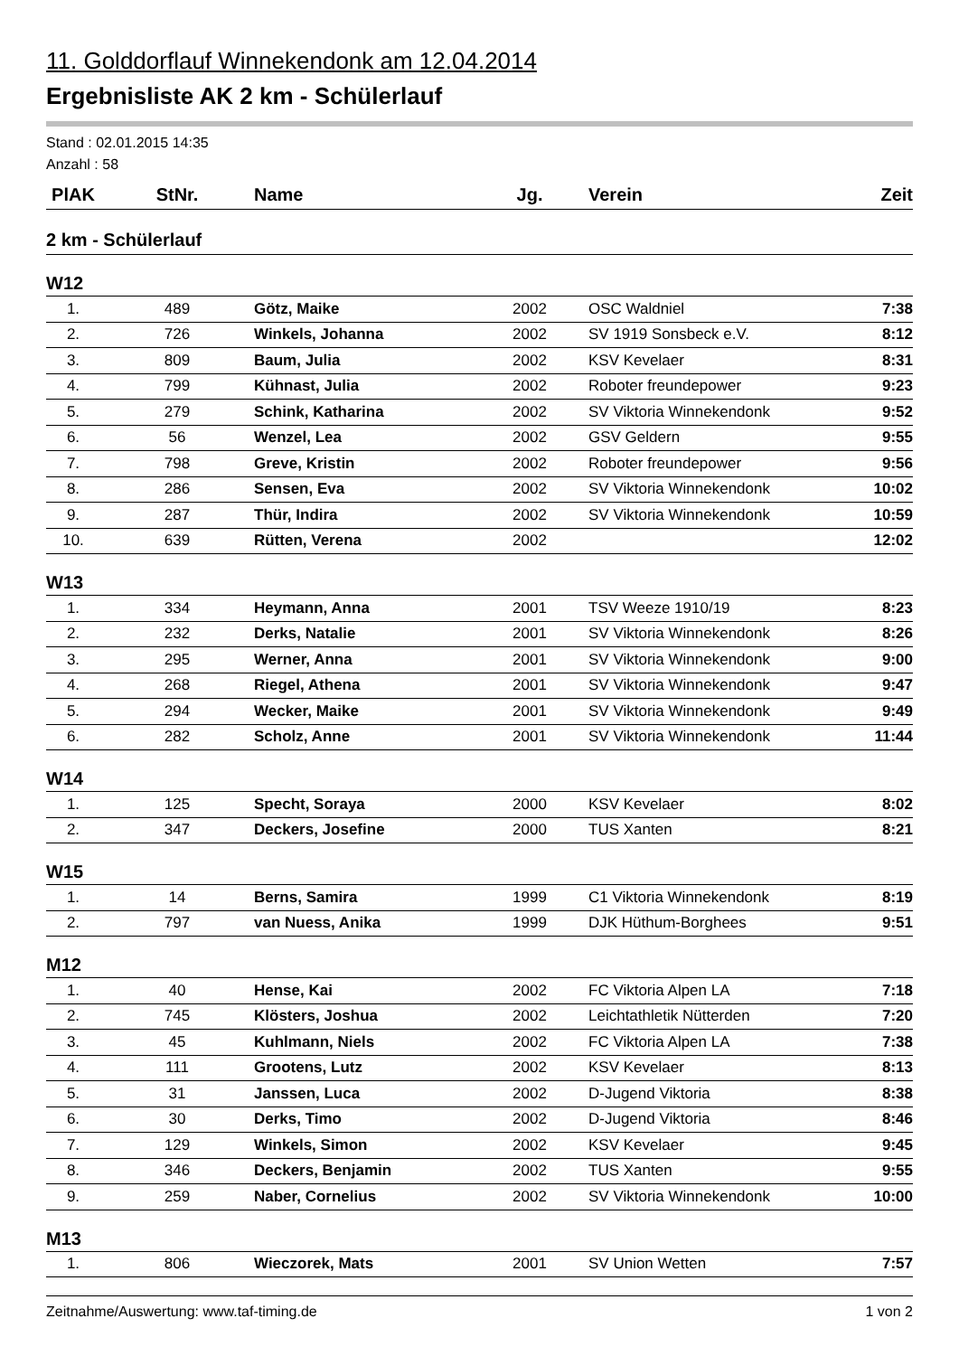11. Golddorflauf Winnekendonk am 12.04.2014
Ergebnisliste AK 2 km - Schülerlauf
Stand : 02.01.2015 14:35
Anzahl : 58
| PlAK | StNr. | Name | Jg. | Verein | Zeit |
| --- | --- | --- | --- | --- | --- |
| 2 km - Schülerlauf | | | | | |
| W12 | | | | | |
| 1. | 489 | Götz, Maike | 2002 | OSC Waldniel | 7:38 |
| 2. | 726 | Winkels, Johanna | 2002 | SV 1919 Sonsbeck e.V. | 8:12 |
| 3. | 809 | Baum, Julia | 2002 | KSV Kevelaer | 8:31 |
| 4. | 799 | Kühnast, Julia | 2002 | Roboter freundepower | 9:23 |
| 5. | 279 | Schink, Katharina | 2002 | SV Viktoria Winnekendonk | 9:52 |
| 6. | 56 | Wenzel, Lea | 2002 | GSV Geldern | 9:55 |
| 7. | 798 | Greve, Kristin | 2002 | Roboter freundepower | 9:56 |
| 8. | 286 | Sensen, Eva | 2002 | SV Viktoria Winnekendonk | 10:02 |
| 9. | 287 | Thür, Indira | 2002 | SV Viktoria Winnekendonk | 10:59 |
| 10. | 639 | Rütten, Verena | 2002 | | 12:02 |
| W13 | | | | | |
| 1. | 334 | Heymann, Anna | 2001 | TSV Weeze 1910/19 | 8:23 |
| 2. | 232 | Derks, Natalie | 2001 | SV Viktoria Winnekendonk | 8:26 |
| 3. | 295 | Werner, Anna | 2001 | SV Viktoria Winnekendonk | 9:00 |
| 4. | 268 | Riegel, Athena | 2001 | SV Viktoria Winnekendonk | 9:47 |
| 5. | 294 | Wecker, Maike | 2001 | SV Viktoria Winnekendonk | 9:49 |
| 6. | 282 | Scholz, Anne | 2001 | SV Viktoria Winnekendonk | 11:44 |
| W14 | | | | | |
| 1. | 125 | Specht, Soraya | 2000 | KSV Kevelaer | 8:02 |
| 2. | 347 | Deckers, Josefine | 2000 | TUS Xanten | 8:21 |
| W15 | | | | | |
| 1. | 14 | Berns, Samira | 1999 | C1 Viktoria Winnekendonk | 8:19 |
| 2. | 797 | van Nuess, Anika | 1999 | DJK Hüthum-Borghees | 9:51 |
| M12 | | | | | |
| 1. | 40 | Hense, Kai | 2002 | FC Viktoria Alpen LA | 7:18 |
| 2. | 745 | Klösters, Joshua | 2002 | Leichtathletik Nütterden | 7:20 |
| 3. | 45 | Kuhlmann, Niels | 2002 | FC Viktoria Alpen LA | 7:38 |
| 4. | 111 | Grootens, Lutz | 2002 | KSV Kevelaer | 8:13 |
| 5. | 31 | Janssen, Luca | 2002 | D-Jugend Viktoria | 8:38 |
| 6. | 30 | Derks, Timo | 2002 | D-Jugend Viktoria | 8:46 |
| 7. | 129 | Winkels, Simon | 2002 | KSV Kevelaer | 9:45 |
| 8. | 346 | Deckers, Benjamin | 2002 | TUS Xanten | 9:55 |
| 9. | 259 | Naber, Cornelius | 2002 | SV Viktoria Winnekendonk | 10:00 |
| M13 | | | | | |
| 1. | 806 | Wieczorek, Mats | 2001 | SV Union Wetten | 7:57 |
Zeitnahme/Auswertung: www.taf-timing.de 1 von 2